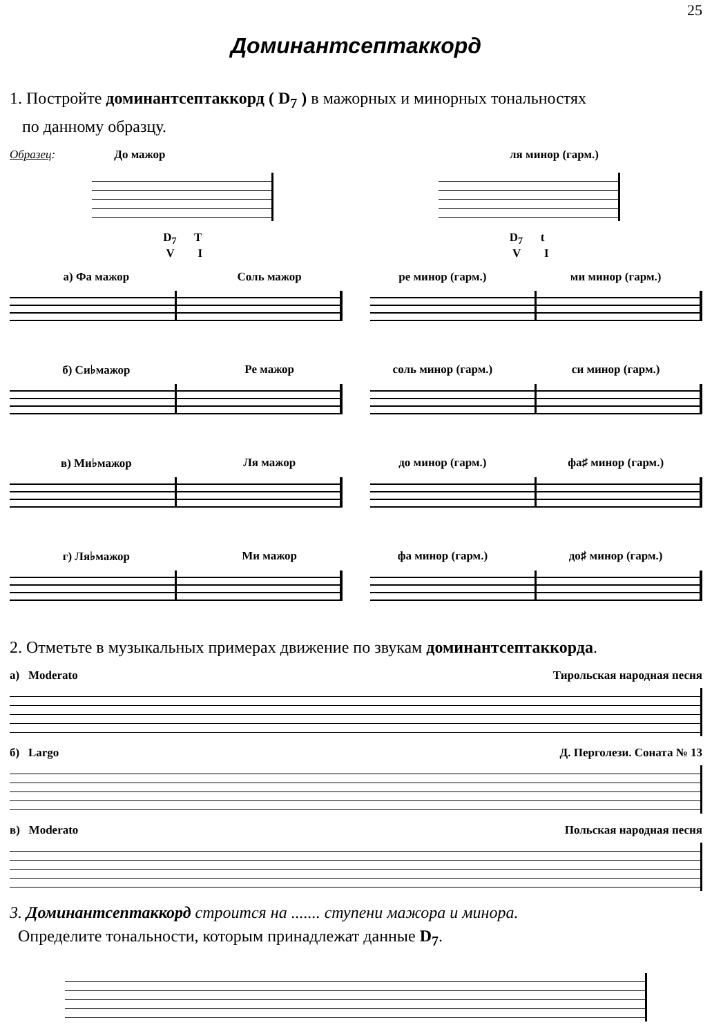25
Доминантсептаккорд
1. Постройте доминантсептаккорд ( D<sub>7</sub> ) в мажорных и минорных тональностях
по данному образцу.
Образец: До мажор ля минор (гарм.)
D<sub>7</sub> T
V I D<sub>7</sub> t
V I
а) Фа мажор Соль мажор ре минор (гарм.) ми минор (гарм.)
б) Си♭мажор Ре мажор соль минор (гарм.) си минор (гарм.)
в) Ми♭мажор Ля мажор до минор (гарм.) фа♯ минор (гарм.)
г) Ля♭мажор Ми мажор фа минор (гарм.) до♯ минор (гарм.)
2. Отметьте в музыкальных примерах движение по звукам доминантсептаккорда.
а) Moderato Тирольская народная песня
б) Largo Д. Перголези. Соната № 13
в) Moderato Польская народная песня
3. Доминантсептаккорд строится на ....... ступени мажора и минора.
Определите тональности, которым принадлежат данные D<sub>7</sub>.